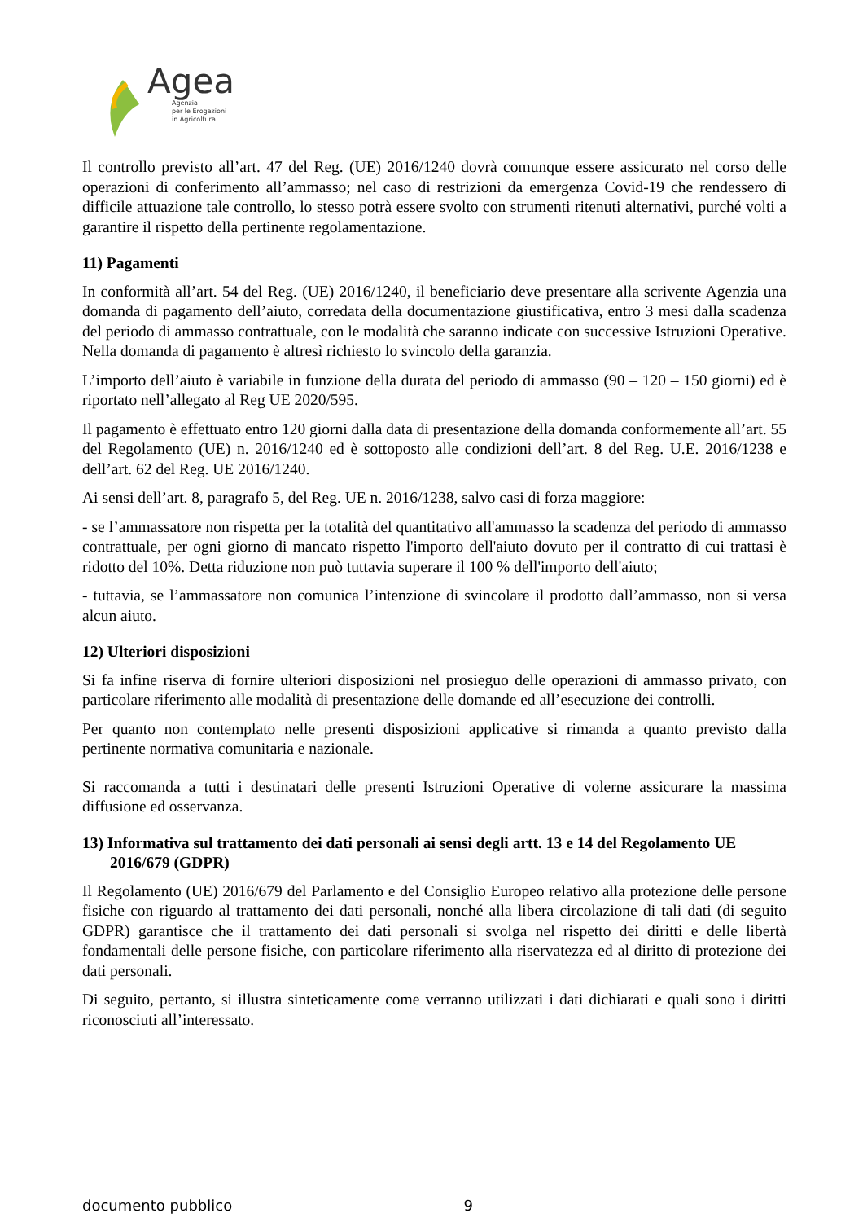Agea
Agenzia
per le Erogazioni
in Agricoltura
Il controllo previsto all’art. 47 del Reg. (UE) 2016/1240 dovrà comunque essere assicurato nel corso delle operazioni di conferimento all’ammasso; nel caso di restrizioni da emergenza Covid-19 che rendessero di difficile attuazione tale controllo, lo stesso potrà essere svolto con strumenti ritenuti alternativi, purché volti a garantire il rispetto della pertinente regolamentazione.
11) Pagamenti
In conformità all’art. 54 del Reg. (UE) 2016/1240, il beneficiario deve presentare alla scrivente Agenzia una domanda di pagamento dell’aiuto, corredata della documentazione giustificativa, entro 3 mesi dalla scadenza del periodo di ammasso contrattuale, con le modalità che saranno indicate con successive Istruzioni Operative. Nella domanda di pagamento è altresì richiesto lo svincolo della garanzia.
L’importo dell’aiuto è variabile in funzione della durata del periodo di ammasso (90 – 120 – 150 giorni) ed è riportato nell’allegato al Reg UE 2020/595.
Il pagamento è effettuato entro 120 giorni dalla data di presentazione della domanda conformemente all’art. 55 del Regolamento (UE) n. 2016/1240 ed è sottoposto alle condizioni dell’art. 8 del Reg. U.E. 2016/1238 e dell’art. 62 del Reg. UE 2016/1240.
Ai sensi dell’art. 8, paragrafo 5, del Reg. UE n. 2016/1238, salvo casi di forza maggiore:
- se l’ammassatore non rispetta per la totalità del quantitativo all'ammasso la scadenza del periodo di ammasso contrattuale, per ogni giorno di mancato rispetto l'importo dell'aiuto dovuto per il contratto di cui trattasi è ridotto del 10%. Detta riduzione non può tuttavia superare il 100 % dell'importo dell'aiuto;
- tuttavia, se l’ammassatore non comunica l’intenzione di svincolare il prodotto dall’ammasso, non si versa alcun aiuto.
12) Ulteriori disposizioni
Si fa infine riserva di fornire ulteriori disposizioni nel prosieguo delle operazioni di ammasso privato, con particolare riferimento alle modalità di presentazione delle domande ed all’esecuzione dei controlli.
Per quanto non contemplato nelle presenti disposizioni applicative si rimanda a quanto previsto dalla pertinente normativa comunitaria e nazionale.
Si raccomanda a tutti i destinatari delle presenti Istruzioni Operative di volerne assicurare la massima diffusione ed osservanza.
13) Informativa sul trattamento dei dati personali ai sensi degli artt. 13 e 14 del Regolamento UE 2016/679 (GDPR)
Il Regolamento (UE) 2016/679 del Parlamento e del Consiglio Europeo relativo alla protezione delle persone fisiche con riguardo al trattamento dei dati personali, nonché alla libera circolazione di tali dati (di seguito GDPR) garantisce che il trattamento dei dati personali si svolga nel rispetto dei diritti e delle libertà fondamentali delle persone fisiche, con particolare riferimento alla riservatezza ed al diritto di protezione dei dati personali.
Di seguito, pertanto, si illustra sinteticamente come verranno utilizzati i dati dichiarati e quali sono i diritti riconosciuti all’interessato.
documento pubblico 9